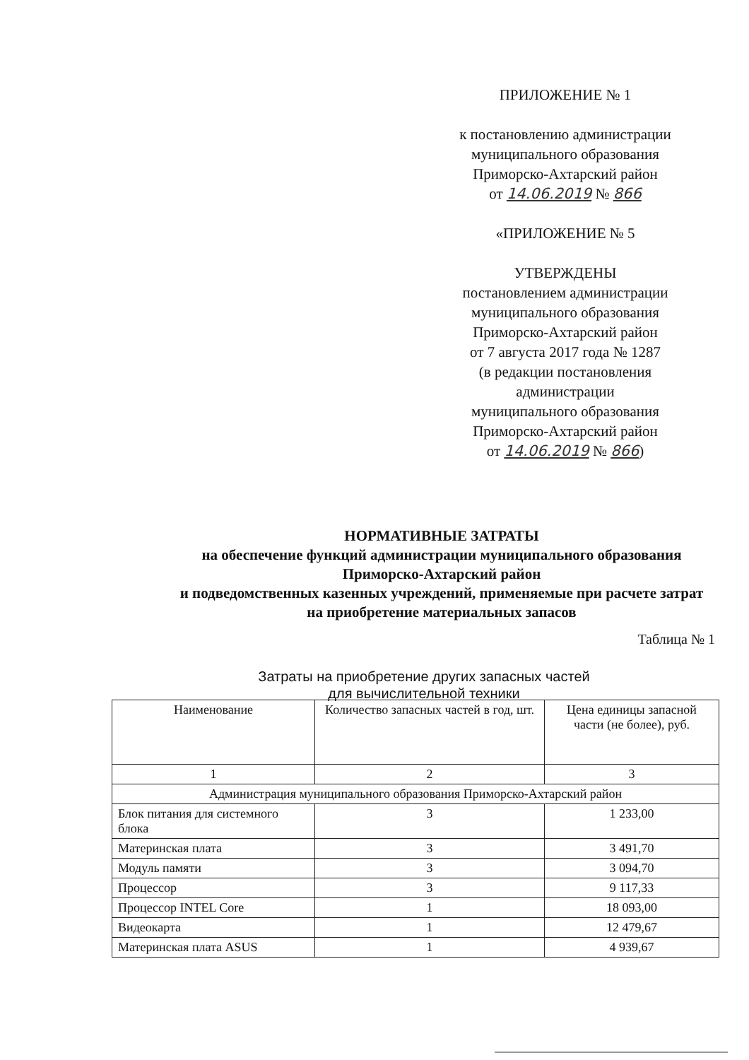ПРИЛОЖЕНИЕ № 1
к постановлению администрации
муниципального образования
Приморско-Ахтарский район
от 14.06.2019 № 866
«ПРИЛОЖЕНИЕ № 5
УТВЕРЖДЕНЫ
постановлением администрации
муниципального образования
Приморско-Ахтарский район
от 7 августа 2017 года № 1287
(в редакции постановления
администрации
муниципального образования
Приморско-Ахтарский район
от 14.06.2019 № 866)
НОРМАТИВНЫЕ ЗАТРАТЫ
на обеспечение функций администрации муниципального образования Приморско-Ахтарский район
и подведомственных казенных учреждений, применяемые при расчете затрат на приобретение материальных запасов
Таблица № 1
Затраты на приобретение других запасных частей
для вычислительной техники
| Наименование | Количество запасных частей в год, шт. | Цена единицы запасной части (не более), руб. |
| --- | --- | --- |
| 1 | 2 | 3 |
| Администрация муниципального образования Приморско-Ахтарский район | | |
| Блок питания для системного блока | 3 | 1 233,00 |
| Материнская плата | 3 | 3 491,70 |
| Модуль памяти | 3 | 3 094,70 |
| Процессор | 3 | 9 117,33 |
| Процессор INTEL Core | 1 | 18 093,00 |
| Видеокарта | 1 | 12 479,67 |
| Материнская плата ASUS | 1 | 4 939,67 |